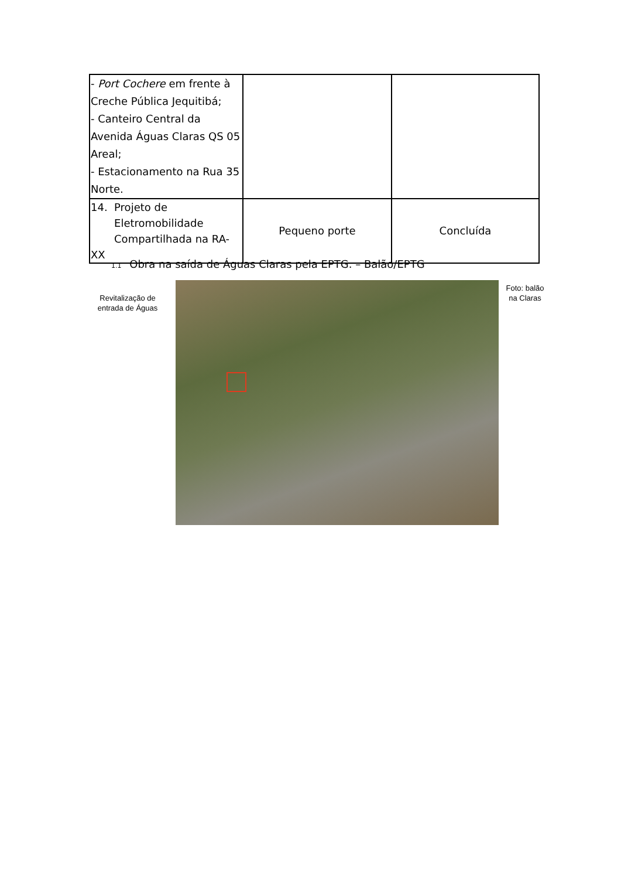| - Port Cochere em frente à Creche Pública Jequitibá; - Canteiro Central da Avenida Águas Claras QS 05 Areal; - Estacionamento na Rua 35 Norte. | | |
| 14. Projeto de Eletromobilidade Compartilhada na RA-XX | Pequeno porte | Concluída |
1.1 Obra na saída de Águas Claras pela EPTG. – Balão/EPTG
Revitalização de entrada de Águas
Foto: balão na Claras